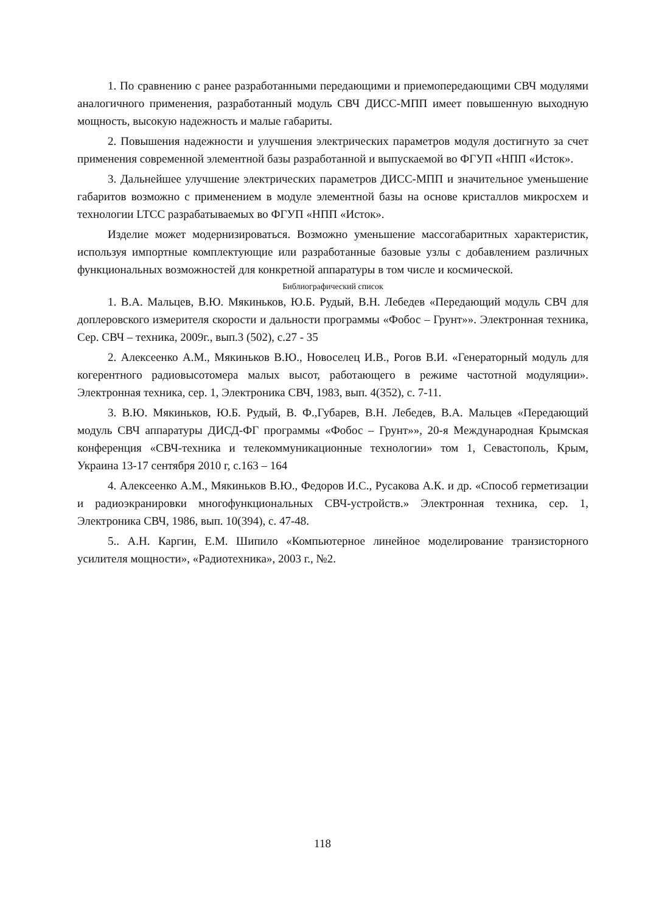1. По сравнению с ранее разработанными передающими и приемопередающими СВЧ модулями аналогичного применения, разработанный модуль СВЧ ДИСС-МПП имеет повышенную выходную мощность, высокую надежность и малые габариты.
2. Повышения надежности и улучшения электрических параметров модуля достиг­нуто за счет применения современной элементной базы разработанной и выпускаемой во ФГУП «НПП «Исток».
3. Дальнейшее улучшение электрических параметров ДИСС-МПП и значительное уменьшение габаритов возможно с применением в модуле элементной базы на основе кристаллов микросхем и технологии LTCC разрабатываемых во ФГУП «НПП «Исток».
Изделие может модернизироваться. Возможно уменьшение массогабаритных харак­теристик, используя импортные комплектующие или разработанные базовые узлы с до­бавлением различных функциональных возможностей для конкретной аппаратуры в том числе и космической.
Библиографический список
1. В.А. Мальцев, В.Ю. Мякиньков, Ю.Б. Рудый, В.Н. Лебедев «Передающий модуль СВЧ для допле­ровского измерителя скорости и дальности программы «Фобос – Грунт»». Электронная техника, Сер. СВЧ – техника, 2009г., вып.3 (502), с.27 - 35
2. Алексеенко А.М., Мякиньков В.Ю., Новоселец И.В., Рогов В.И. «Генераторный модуль для коге­рентного радиовысотомера малых высот, работающего в режиме частотной модуляции». Электронная тех­ника, сер. 1, Электроника СВЧ, 1983, вып. 4(352), с. 7-11.
3. В.Ю. Мякиньков, Ю.Б. Рудый, В. Ф.,Губарев, В.Н. Лебедев, В.А. Мальцев «Передающий модуль СВЧ аппаратуры ДИСД-ФГ программы «Фобос – Грунт»», 20-я Международная Крымская конференция «СВЧ-техника и телекоммуникационные технологии» том 1, Севастополь, Крым, Украина 13-17 сентября 2010 г, с.163 – 164
4. Алексеенко А.М., Мякиньков В.Ю., Федоров И.С., Русакова А.К. и др. «Способ герметизации и радиоэкранировки многофункциональных СВЧ-устройств.» Электронная техника, сер. 1, Электроника СВЧ, 1986, вып. 10(394), с. 47-48.
5.. А.Н. Каргин, Е.М. Шипило «Компьютерное линейное моделирование транзисторного усилителя мощности», «Радиотехника», 2003 г., №2.
118